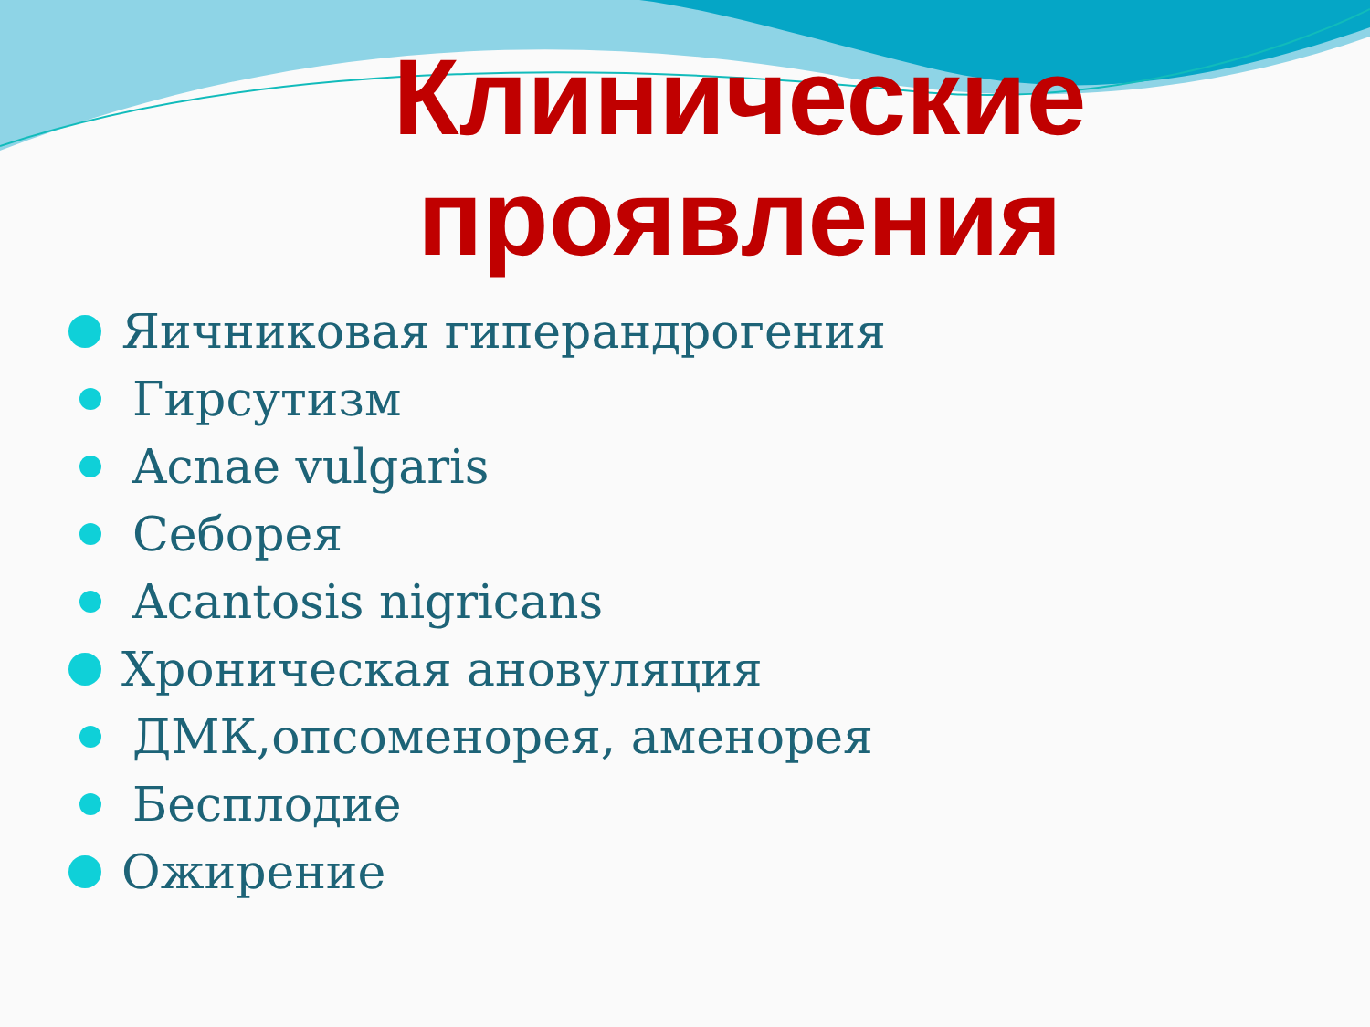Клинические проявления
Яичниковая гиперандрогения
Гирсутизм
Acnae vulgaris
Себорея
Acantosis nigricans
Хроническая ановуляция
ДМК,опсоменорея, аменорея
Бесплодие
Ожирение